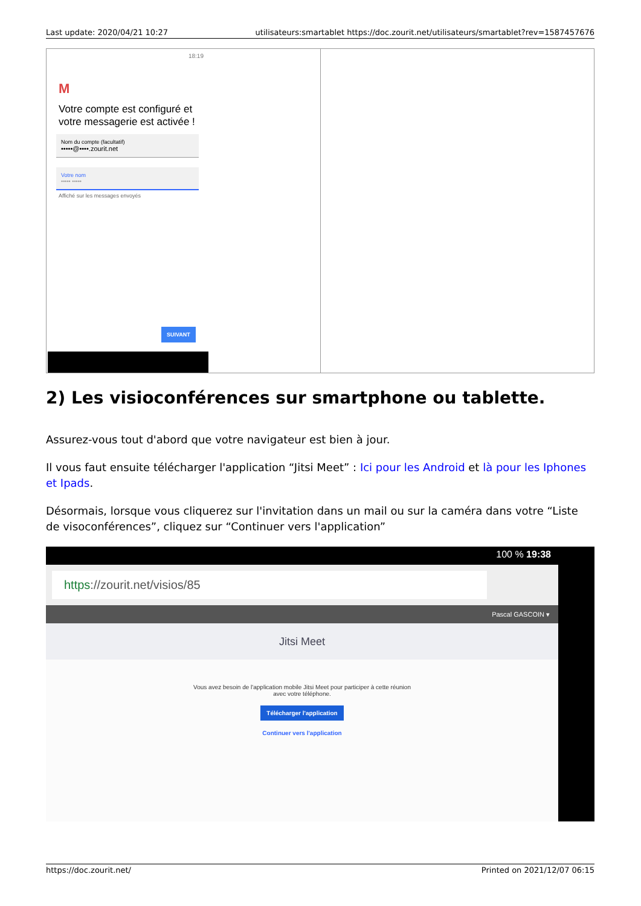Last update: 2020/04/21 10:27 utilisateurs:smartablet https://doc.zourit.net/utilisateurs/smartablet?rev=1587457676
| 18:19 M Votre compte est configuré et votre messagerie est activée ! Nom du compte (facultatif) •••••@••••.zourit.net Votre nom ••••• ••••• Affiché sur les messages envoyés SUIVANT | |
2) Les visioconférences sur smartphone ou tablette.
Assurez-vous tout d'abord que votre navigateur est bien à jour.
Il vous faut ensuite télécharger l'application “Jitsi Meet” : Ici pour les Android et là pour les Iphones et Ipads.
Désormais, lorsque vous cliquerez sur l'invitation dans un mail ou sur la caméra dans votre “Liste de visoconférences”, cliquez sur “Continuer vers l'application”
100 % 19:38
https://zourit.net/visios/85
Pascal GASCOIN ▾
Jitsi Meet
Vous avez besoin de l'application mobile Jitsi Meet pour participer à cette réunion
avec votre téléphone.
Télécharger l'application
Continuer vers l'application
https://doc.zourit.net/ Printed on 2021/12/07 06:15